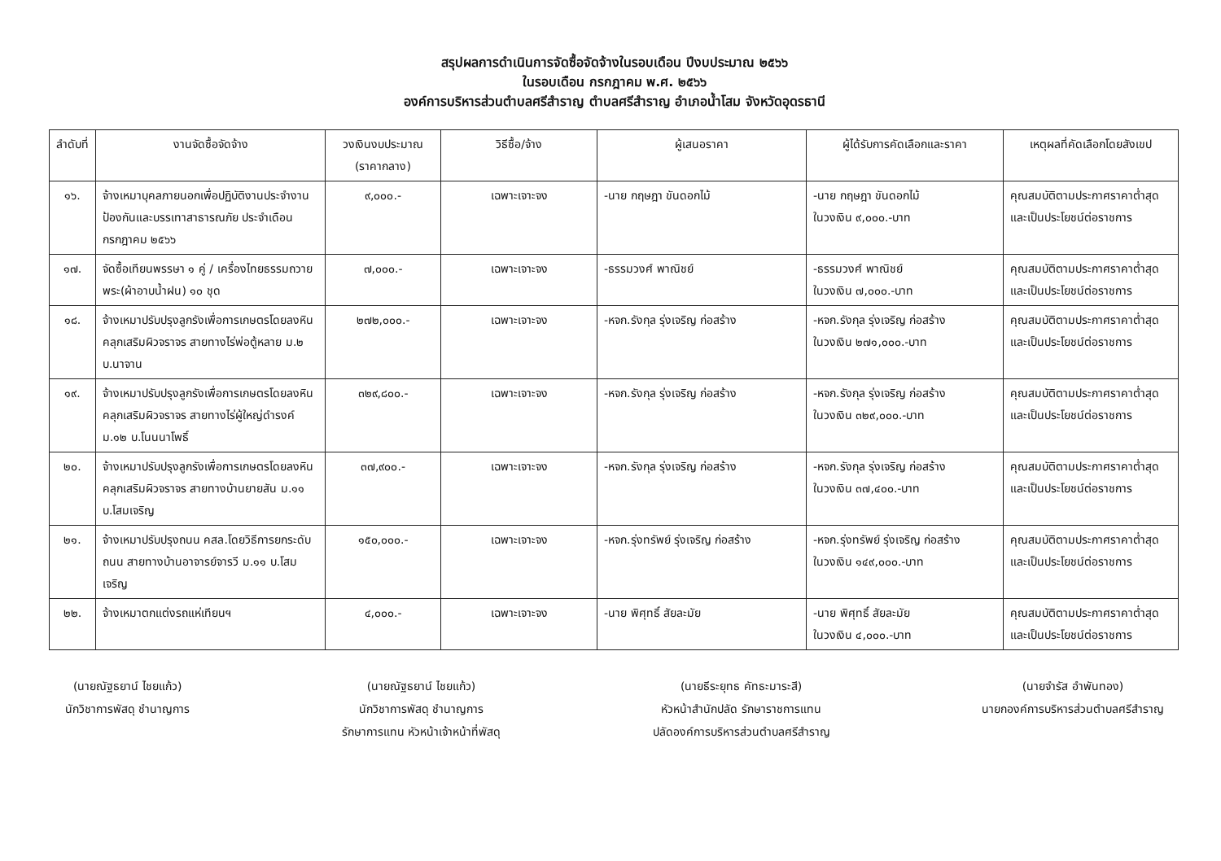สรุปผลการดำเนินการจัดซื้อจัดจ้างในรอบเดือน ปีงบประมาณ ๒๕๖๖
ในรอบเดือน กรกฎาคม พ.ศ. ๒๕๖๖
องค์การบริหารส่วนตำบลศรีสำราญ ตำบลศรีสำราญ อำเภอน้ำโสม จังหวัดอุดรธานี
| ลำดับที่ | งานจัดซื้อจัดจ้าง | วงเงินงบประมาณ (ราคากลาง) | วิธีซื้อ/จ้าง | ผู้เสนอราคา | ผู้ได้รับการคัดเลือกและราคา | เหตุผลที่คัดเลือกโดยสังเขป |
| --- | --- | --- | --- | --- | --- | --- |
| ๑๖. | จ้างเหมาบุคลภายนอกเพื่อปฏิบัติงานประจำงานป้องกันและบรรเทาสาธารณภัย ประจำเดือน กรกฎาคม ๒๕๖๖ | ๙,๐๐๐.- | เฉพาะเจาะจง | -นาย กฤษฎา ขันดอกไม้ | -นาย กฤษฎา ขันดอกไม้ ในวงเงิน ๙,๐๐๐.-บาท | คุณสมบัติตามประกาศราคาต่ำสุดและเป็นประโยชน์ต่อราชการ |
| ๑๗. | จัดซื้อเทียนพรรษา ๑ คู่ / เครื่องไทยธรรมถวายพระ(ผ้าอาบน้ำฝน) ๑๐ ชุด | ๗,๐๐๐.- | เฉพาะเจาะจง | -ธรรมวงศ์ พาณิชย์ | -ธรรมวงศ์ พาณิชย์ ในวงเงิน ๗,๐๐๐.-บาท | คุณสมบัติตามประกาศราคาต่ำสุดและเป็นประโยชน์ต่อราชการ |
| ๑๘. | จ้างเหมาปรับปรุงลูกรังเพื่อการเกษตรโดยลงหินคลุกเสริมผิวจราจร สายทางไร่พ่อตู้หลาย ม.๒ บ.นาจาน | ๒๗๒,๐๐๐.- | เฉพาะเจาะจง | -หจก.รังกุล รุ่งเจริญ ก่อสร้าง | -หจก.รังกุล รุ่งเจริญ ก่อสร้าง ในวงเงิน ๒๗๑,๐๐๐.-บาท | คุณสมบัติตามประกาศราคาต่ำสุดและเป็นประโยชน์ต่อราชการ |
| ๑๙. | จ้างเหมาปรับปรุงลูกรังเพื่อการเกษตรโดยลงหินคลุกเสริมผิวจราจร สายทางไร่ผู้ใหญ่ดำรงค์ ม.๑๒ บ.โนนนาโพธิ์ | ๓๒๙,๘๐๐.- | เฉพาะเจาะจง | -หจก.รังกุล รุ่งเจริญ ก่อสร้าง | -หจก.รังกุล รุ่งเจริญ ก่อสร้าง ในวงเงิน ๓๒๙,๐๐๐.-บาท | คุณสมบัติตามประกาศราคาต่ำสุดและเป็นประโยชน์ต่อราชการ |
| ๒๐. | จ้างเหมาปรับปรุงลูกรังเพื่อการเกษตรโดยลงหินคลุกเสริมผิวจราจร สายทางบ้านยายสัน ม.๑๑ บ.โสมเจริญ | ๓๗,๙๐๐.- | เฉพาะเจาะจง | -หจก.รังกุล รุ่งเจริญ ก่อสร้าง | -หจก.รังกุล รุ่งเจริญ ก่อสร้าง ในวงเงิน ๓๗,๔๐๐.-บาท | คุณสมบัติตามประกาศราคาต่ำสุดและเป็นประโยชน์ต่อราชการ |
| ๒๑. | จ้างเหมาปรับปรุงถนน คสล.โดยวิธีการยกระดับถนน สายทางบ้านอาจารย์จารวี ม.๑๑ บ.โสมเจริญ | ๑๕๐,๐๐๐.- | เฉพาะเจาะจง | -หจก.รุ่งทรัพย์ รุ่งเจริญ ก่อสร้าง | -หจก.รุ่งทรัพย์ รุ่งเจริญ ก่อสร้าง ในวงเงิน ๑๔๙,๐๐๐.-บาท | คุณสมบัติตามประกาศราคาต่ำสุดและเป็นประโยชน์ต่อราชการ |
| ๒๒. | จ้างเหมาตกแต่งรถแห่เทียนฯ | ๔,๐๐๐.- | เฉพาะเจาะจง | -นาย พิศุทธิ์ สัยละมัย | -นาย พิศุทธิ์ สัยละมัย ในวงเงิน ๔,๐๐๐.-บาท | คุณสมบัติตามประกาศราคาต่ำสุดและเป็นประโยชน์ต่อราชการ |
(นายณัฐธยาน์ ไชยแก้ว)
นักวิชาการพัสดุ ชำนาญการ
(นายณัฐธยาน์ ไชยแก้ว)
นักวิชาการพัสดุ ชำนาญการ
รักษาการแทน หัวหน้าเจ้าหน้าที่พัสดุ
(นายธีระยุทธ คัทธะมาระสี)
หัวหน้าสำนักปลัด รักษาราชการแทน
ปลัดองค์การบริหารส่วนตำบลศรีสำราญ
(นายจำรัส อำพันทอง)
นายกองค์การบริหารส่วนตำบลศรีสำราญ